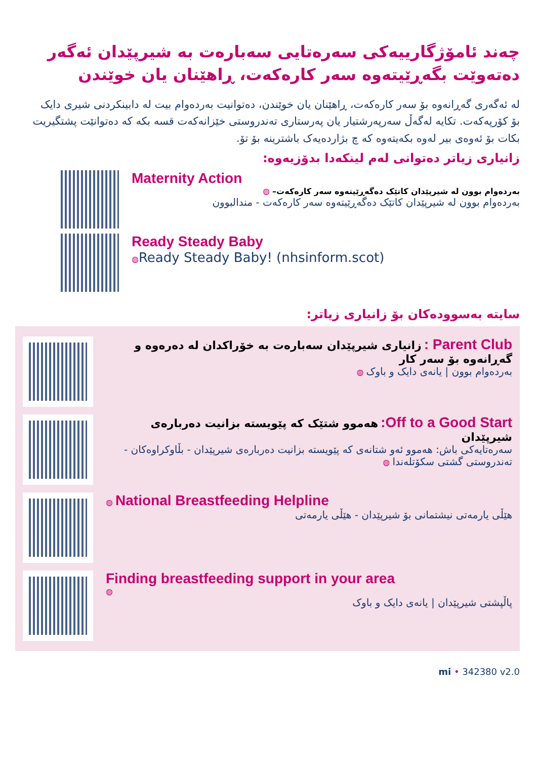چەند ئامۆژگارییەکی سەرەتایی سەبارەت بە شیرپێدان ئەگەر دەتەوێت بگەڕێیتەوە سەر کارەکەت، ڕاهێنان یان خوێندن
لە ئەگەری گەڕانەوە بۆ سەر کارەکەت، ڕاهێنان یان خوێندن، دەتوانیت بەردەوام بیت لە دابینکردنی شیری دایک بۆ کۆرپەکەت. تکایە لەگەڵ سەرپەرشتیار یان پەرستاری تەندروستی خێزانەکەت قسە بکە کە دەتوانێت پشتگیریت بکات بۆ ئەوەی بیر لەوە بکەیتەوە کە چ بژاردەیەک باشترینە بۆ تۆ.
زانیاری زیاتر دەتوانی لەم لینکەدا بدۆزیەوە:
Maternity Action
بەردەوام بوون لە شیرپێدان کاتێک دەگەڕێیتەوە سەر کارەکەت– ◍
بەردەوام بوون لە شیرپێدان کاتێک دەگەڕێیتەوە سەر کارەکەت - مندالبوون
Ready Steady Baby
◍Ready Steady Baby! (nhsinform.scot)
سایتە بەسوودەکان بۆ زانیاری زیاتر:
Parent Club : زانیاری شیرپێدان سەبارەت بە خۆراکدان لە دەرەوە و گەڕانەوە بۆ سەر کار
بەردەوام بوون | یانەی دایک و باوک ◍
Off to a Good Start: هەموو شتێک کە پێویستە بزانیت دەربارەی شیرپێدان
سەرەتایەکی باش: هەموو ئەو شتانەی کە پێویستە بزانیت دەربارەی شیرپێدان - بڵاوکراوەکان - تەندروستی گشتی سکۆتلەندا ◍
◍ National Breastfeeding Helpline
هێڵی یارمەتی نیشتمانی بۆ شیرپێدان - هێڵی یارمەتی
Finding breastfeeding support in your area
◍
پاڵپشتی شیرپێدان | یانەی دایک و باوک
mi • 342380 v2.0